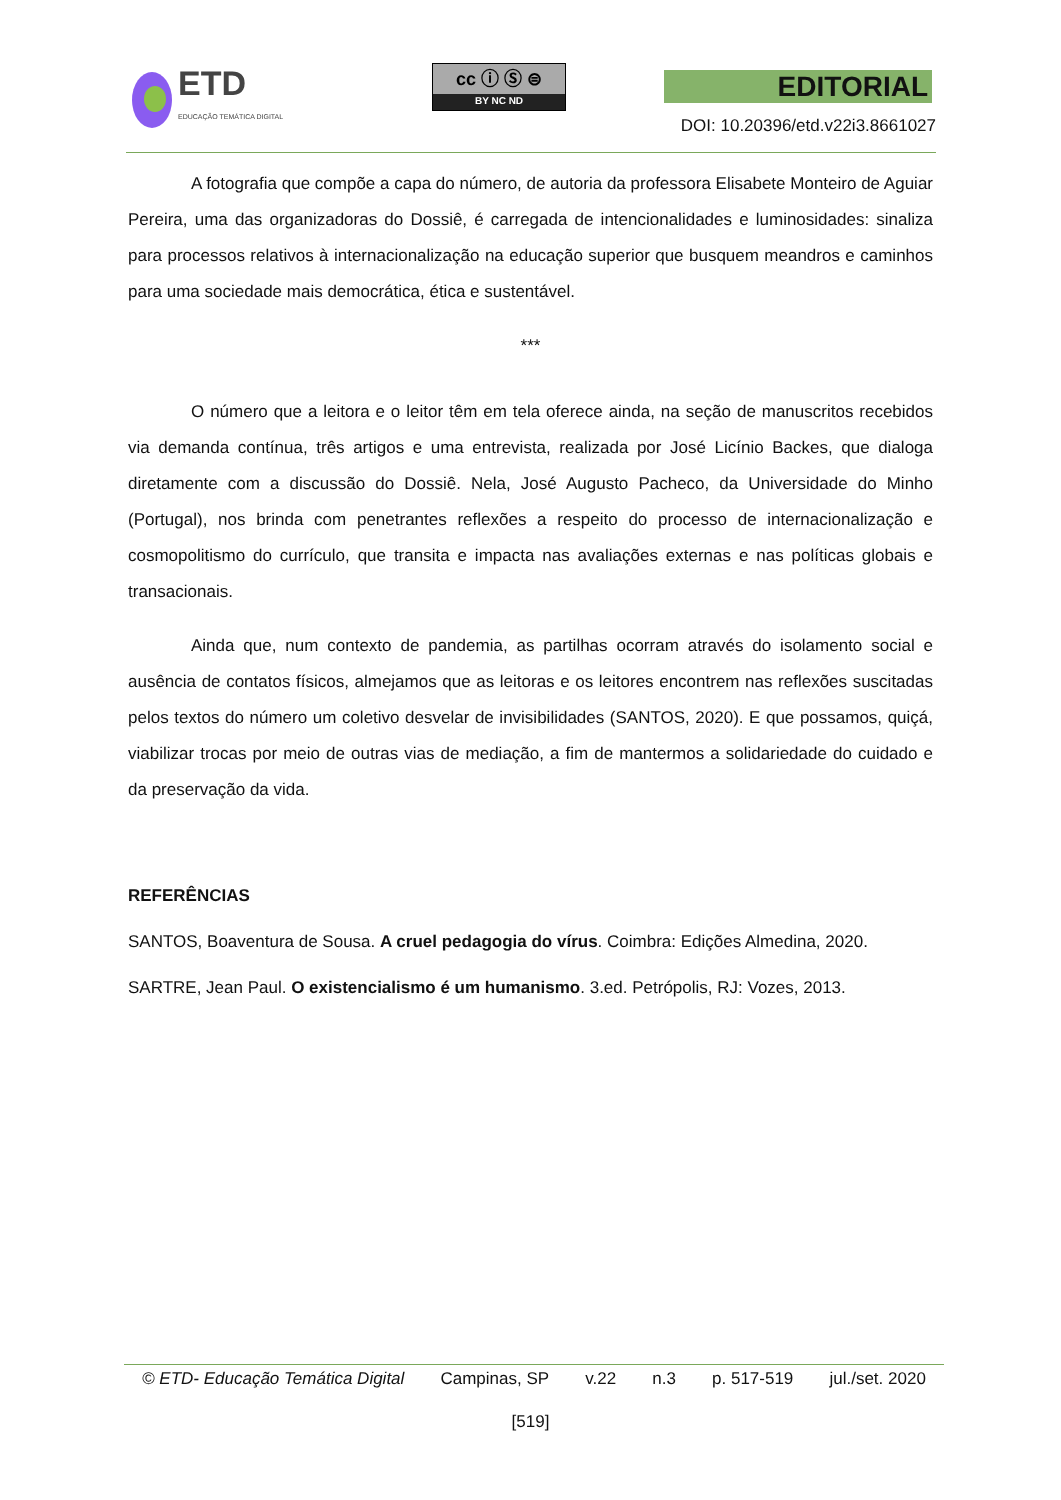ETD
EDUCAÇÃO TEMÁTICA DIGITAL
cc ⓘ Ⓢ ⊜
BY NC ND
EDITORIAL
DOI: 10.20396/etd.v22i3.8661027
A fotografia que compõe a capa do número, de autoria da professora Elisabete Monteiro de Aguiar Pereira, uma das organizadoras do Dossiê, é carregada de intencionalidades e luminosidades: sinaliza para processos relativos à internacionalização na educação superior que busquem meandros e caminhos para uma sociedade mais democrática, ética e sustentável.
***
O número que a leitora e o leitor têm em tela oferece ainda, na seção de manuscritos recebidos via demanda contínua, três artigos e uma entrevista, realizada por José Licínio Backes, que dialoga diretamente com a discussão do Dossiê. Nela, José Augusto Pacheco, da Universidade do Minho (Portugal), nos brinda com penetrantes reflexões a respeito do processo de internacionalização e cosmopolitismo do currículo, que transita e impacta nas avaliações externas e nas políticas globais e transacionais.
Ainda que, num contexto de pandemia, as partilhas ocorram através do isolamento social e ausência de contatos físicos, almejamos que as leitoras e os leitores encontrem nas reflexões suscitadas pelos textos do número um coletivo desvelar de invisibilidades (SANTOS, 2020). E que possamos, quiçá, viabilizar trocas por meio de outras vias de mediação, a fim de mantermos a solidariedade do cuidado e da preservação da vida.
REFERÊNCIAS
SANTOS, Boaventura de Sousa. A cruel pedagogia do vírus. Coimbra: Edições Almedina, 2020.
SARTRE, Jean Paul. O existencialismo é um humanismo. 3.ed. Petrópolis, RJ: Vozes, 2013.
© ETD- Educação Temática Digital Campinas, SP v.22 n.3 p. 517-519 jul./set. 2020
[519]